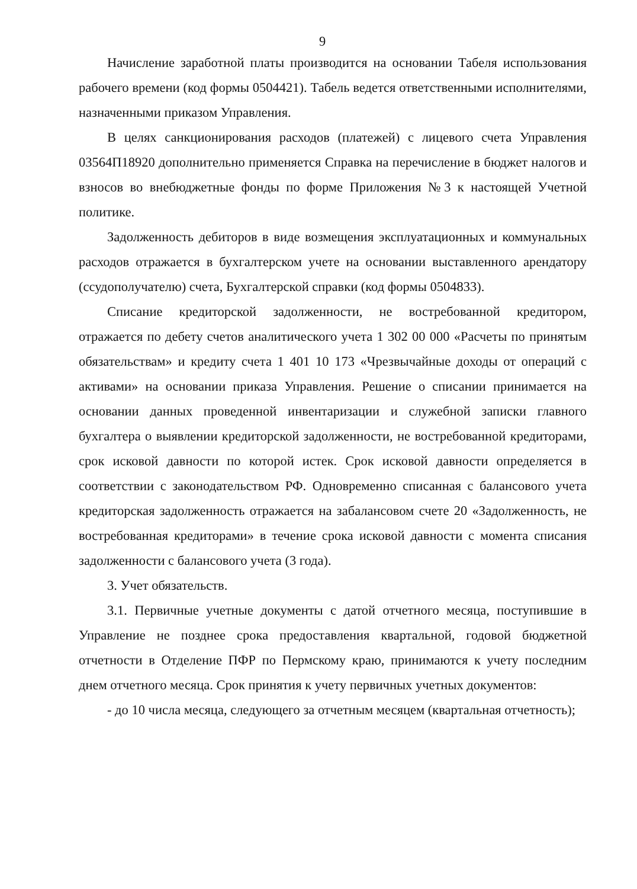9
Начисление заработной платы производится на основании Табеля использования рабочего времени (код формы 0504421). Табель ведется ответственными исполнителями, назначенными приказом Управления.
В целях санкционирования расходов (платежей) с лицевого счета Управления 03564П18920 дополнительно применяется Справка на перечисление в бюджет налогов и взносов во внебюджетные фонды по форме Приложения №3 к настоящей Учетной политике.
Задолженность дебиторов в виде возмещения эксплуатационных и коммунальных расходов отражается в бухгалтерском учете на основании выставленного арендатору (ссудополучателю) счета, Бухгалтерской справки (код формы 0504833).
Списание кредиторской задолженности, не востребованной кредитором, отражается по дебету счетов аналитического учета 1 302 00 000 «Расчеты по принятым обязательствам» и кредиту счета 1 401 10 173 «Чрезвычайные доходы от операций с активами» на основании приказа Управления. Решение о списании принимается на основании данных проведенной инвентаризации и служебной записки главного бухгалтера о выявлении кредиторской задолженности, не востребованной кредиторами, срок исковой давности по которой истек. Срок исковой давности определяется в соответствии с законодательством РФ. Одновременно списанная с балансового учета кредиторская задолженность отражается на забалансовом счете 20 «Задолженность, не востребованная кредиторами» в течение срока исковой давности с момента списания задолженности с балансового учета (3 года).
3. Учет обязательств.
3.1. Первичные учетные документы с датой отчетного месяца, поступившие в Управление не позднее срока предоставления квартальной, годовой бюджетной отчетности в Отделение ПФР по Пермскому краю, принимаются к учету последним днем отчетного месяца. Срок принятия к учету первичных учетных документов:
- до 10 числа месяца, следующего за отчетным месяцем (квартальная отчетность);